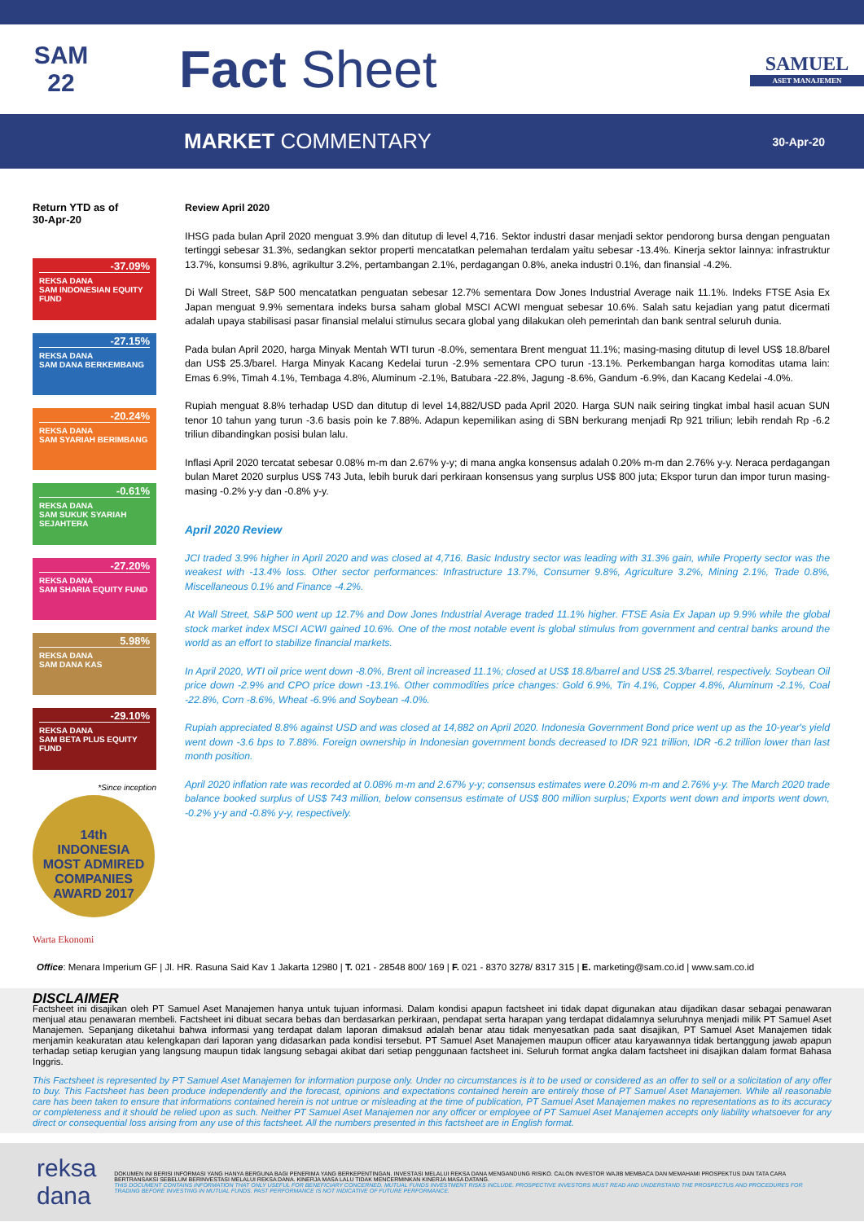SAM
22
Fact Sheet
SAMUEL
ASET MANAJEMEN
MARKET COMMENTARY
30-Apr-20
Return YTD as of
30-Apr-20
-37.09%
REKSA DANA
SAM INDONESIAN EQUITY FUND
-27.15%
REKSA DANA
SAM DANA BERKEMBANG
-20.24%
REKSA DANA
SAM SYARIAH BERIMBANG
-0.61%
REKSA DANA
SAM SUKUK SYARIAH SEJAHTERA
-27.20%
REKSA DANA
SAM SHARIA EQUITY FUND
5.98%
REKSA DANA
SAM DANA KAS
-29.10%
REKSA DANA
SAM BETA PLUS EQUITY FUND
*Since inception
14th
INDONESIA
MOST ADMIRED COMPANIES
AWARD 2017
Warta Ekonomi
Review April 2020
IHSG pada bulan April 2020 menguat 3.9% dan ditutup di level 4,716. Sektor industri dasar menjadi sektor pendorong bursa dengan penguatan tertinggi sebesar 31.3%, sedangkan sektor properti mencatatkan pelemahan terdalam yaitu sebesar -13.4%. Kinerja sektor lainnya: infrastruktur 13.7%, konsumsi 9.8%, agrikultur 3.2%, pertambangan 2.1%, perdagangan 0.8%, aneka industri 0.1%, dan finansial -4.2%.
Di Wall Street, S&P 500 mencatatkan penguatan sebesar 12.7% sementara Dow Jones Industrial Average naik 11.1%. Indeks FTSE Asia Ex Japan menguat 9.9% sementara indeks bursa saham global MSCI ACWI menguat sebesar 10.6%. Salah satu kejadian yang patut dicermati adalah upaya stabilisasi pasar finansial melalui stimulus secara global yang dilakukan oleh pemerintah dan bank sentral seluruh dunia.
Pada bulan April 2020, harga Minyak Mentah WTI turun -8.0%, sementara Brent menguat 11.1%; masing-masing ditutup di level US$ 18.8/barel dan US$ 25.3/barel. Harga Minyak Kacang Kedelai turun -2.9% sementara CPO turun -13.1%. Perkembangan harga komoditas utama lain: Emas 6.9%, Timah 4.1%, Tembaga 4.8%, Aluminum -2.1%, Batubara -22.8%, Jagung -8.6%, Gandum -6.9%, dan Kacang Kedelai -4.0%.
Rupiah menguat 8.8% terhadap USD dan ditutup di level 14,882/USD pada April 2020. Harga SUN naik seiring tingkat imbal hasil acuan SUN tenor 10 tahun yang turun -3.6 basis poin ke 7.88%. Adapun kepemilikan asing di SBN berkurang menjadi Rp 921 triliun; lebih rendah Rp -6.2 triliun dibandingkan posisi bulan lalu.
Inflasi April 2020 tercatat sebesar 0.08% m-m dan 2.67% y-y; di mana angka konsensus adalah 0.20% m-m dan 2.76% y-y. Neraca perdagangan bulan Maret 2020 surplus US$ 743 Juta, lebih buruk dari perkiraan konsensus yang surplus US$ 800 juta; Ekspor turun dan impor turun masing-masing -0.2% y-y dan -0.8% y-y.
April 2020 Review
JCI traded 3.9% higher in April 2020 and was closed at 4,716. Basic Industry sector was leading with 31.3% gain, while Property sector was the weakest with -13.4% loss. Other sector performances: Infrastructure 13.7%, Consumer 9.8%, Agriculture 3.2%, Mining 2.1%, Trade 0.8%, Miscellaneous 0.1% and Finance -4.2%.
At Wall Street, S&P 500 went up 12.7% and Dow Jones Industrial Average traded 11.1% higher. FTSE Asia Ex Japan up 9.9% while the global stock market index MSCI ACWI gained 10.6%. One of the most notable event is global stimulus from government and central banks around the world as an effort to stabilize financial markets.
In April 2020, WTI oil price went down -8.0%, Brent oil increased 11.1%; closed at US$ 18.8/barrel and US$ 25.3/barrel, respectively. Soybean Oil price down -2.9% and CPO price down -13.1%. Other commodities price changes: Gold 6.9%, Tin 4.1%, Copper 4.8%, Aluminum -2.1%, Coal -22.8%, Corn -8.6%, Wheat -6.9% and Soybean -4.0%.
Rupiah appreciated 8.8% against USD and was closed at 14,882 on April 2020. Indonesia Government Bond price went up as the 10-year's yield went down -3.6 bps to 7.88%. Foreign ownership in Indonesian government bonds decreased to IDR 921 trillion, IDR -6.2 trillion lower than last month position.
April 2020 inflation rate was recorded at 0.08% m-m and 2.67% y-y; consensus estimates were 0.20% m-m and 2.76% y-y. The March 2020 trade balance booked surplus of US$ 743 million, below consensus estimate of US$ 800 million surplus; Exports went down and imports went down, -0.2% y-y and -0.8% y-y, respectively.
Office: Menara Imperium GF | Jl. HR. Rasuna Said Kav 1 Jakarta 12980 | T. 021 - 28548 800/ 169 | F. 021 - 8370 3278/ 8317 315 | E. marketing@sam.co.id | www.sam.co.id
DISCLAIMER
Factsheet ini disajikan oleh PT Samuel Aset Manajemen hanya untuk tujuan informasi. Dalam kondisi apapun factsheet ini tidak dapat digunakan atau dijadikan dasar sebagai penawaran menjual atau penawaran membeli. Factsheet ini dibuat secara bebas dan berdasarkan perkiraan, pendapat serta harapan yang terdapat didalamnya seluruhnya menjadi milik PT Samuel Aset Manajemen. Sepanjang diketahui bahwa informasi yang terdapat dalam laporan dimaksud adalah benar atau tidak menyesatkan pada saat disajikan, PT Samuel Aset Manajemen tidak menjamin keakuratan atau kelengkapan dari laporan yang didasarkan pada kondisi tersebut. PT Samuel Aset Manajemen maupun officer atau karyawannya tidak bertanggung jawab apapun terhadap setiap kerugian yang langsung maupun tidak langsung sebagai akibat dari setiap penggunaan factsheet ini. Seluruh format angka dalam factsheet ini disajikan dalam format Bahasa Inggris.
This Factsheet is represented by PT Samuel Aset Manajemen for information purpose only. Under no circumstances is it to be used or considered as an offer to sell or a solicitation of any offer to buy. This Factsheet has been produce independently and the forecast, opinions and expectations contained herein are entirely those of PT Samuel Aset Manajemen. While all reasonable care has been taken to ensure that informations contained herein is not untrue or misleading at the time of publication, PT Samuel Aset Manajemen makes no representations as to its accuracy or completeness and it should be relied upon as such. Neither PT Samuel Aset Manajemen nor any officer or employee of PT Samuel Aset Manajemen accepts only liability whatsoever for any direct or consequential loss arising from any use of this factsheet. All the numbers presented in this factsheet are in English format.
reksa dana
DOKUMEN INI BERISI INFORMASI YANG HANYA BERGUNA BAGI PENERIMA YANG BERKEPENTINGAN. INVESTASI MELALUI REKSA DANA MENGANDUNG RISIKO. CALON INVESTOR WAJIB MEMBACA DAN MEMAHAMI PROSPEKTUS DAN TATA CARA BERTRANSAKSI SEBELUM BERINVESTASI MELALUI REKSA DANA. KINERJA MASA LALU TIDAK MENCERMINKAN KINERJA MASA DATANG.
THIS DOCUMENT CONTAINS INFORMATION THAT ONLY USEFUL FOR BENEFICIARY CONCERNED. MUTUAL FUNDS INVESTMENT RISKS INCLUDE. PROSPECTIVE INVESTORS MUST READ AND UNDERSTAND THE PROSPECTUS AND PROCEDURES FOR TRADING BEFORE INVESTING IN MUTUAL FUNDS. PAST PERFORMANCE IS NOT INDICATIVE OF FUTURE PERFORMANCE.